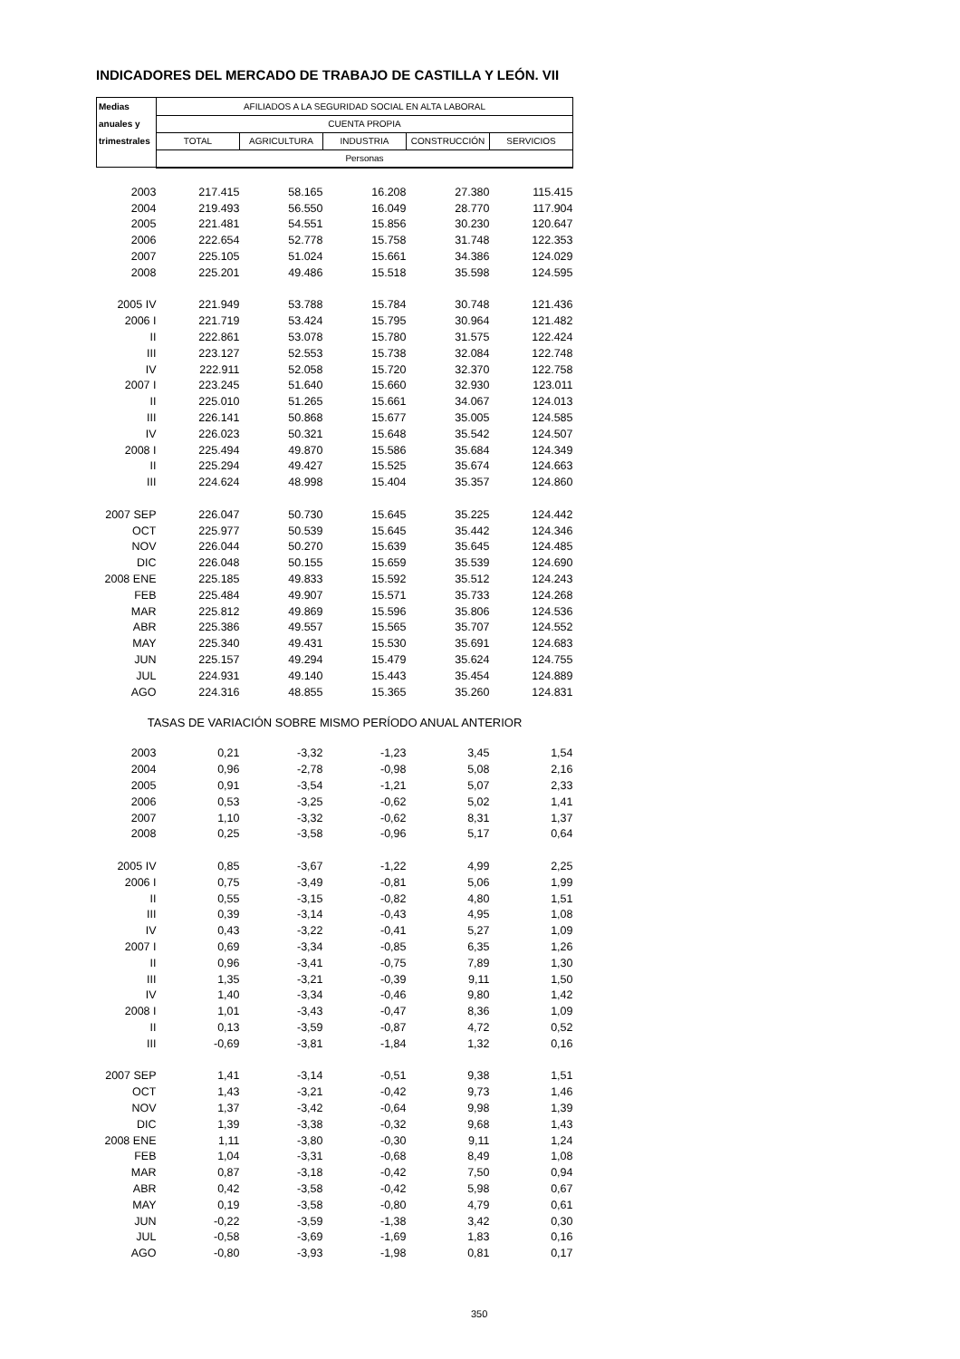INDICADORES DEL MERCADO DE TRABAJO DE CASTILLA Y LEÓN. VII
| Medias | AFILIADOS A LA SEGURIDAD SOCIAL EN ALTA LABORAL | | | | |
| anuales y | CUENTA PROPIA | | | | |
| trimestrales | TOTAL | AGRICULTURA | INDUSTRIA | CONSTRUCCIÓN | SERVICIOS |
| | Personas | | | | |
| 2003 | 217.415 | 58.165 | 16.208 | 27.380 | 115.415 |
| 2004 | 219.493 | 56.550 | 16.049 | 28.770 | 117.904 |
| 2005 | 221.481 | 54.551 | 15.856 | 30.230 | 120.647 |
| 2006 | 222.654 | 52.778 | 15.758 | 31.748 | 122.353 |
| 2007 | 225.105 | 51.024 | 15.661 | 34.386 | 124.029 |
| 2008 | 225.201 | 49.486 | 15.518 | 35.598 | 124.595 |
| 2005 IV | 221.949 | 53.788 | 15.784 | 30.748 | 121.436 |
| 2006 I | 221.719 | 53.424 | 15.795 | 30.964 | 121.482 |
| II | 222.861 | 53.078 | 15.780 | 31.575 | 122.424 |
| III | 223.127 | 52.553 | 15.738 | 32.084 | 122.748 |
| IV | 222.911 | 52.058 | 15.720 | 32.370 | 122.758 |
| 2007 I | 223.245 | 51.640 | 15.660 | 32.930 | 123.011 |
| II | 225.010 | 51.265 | 15.661 | 34.067 | 124.013 |
| III | 226.141 | 50.868 | 15.677 | 35.005 | 124.585 |
| IV | 226.023 | 50.321 | 15.648 | 35.542 | 124.507 |
| 2008 I | 225.494 | 49.870 | 15.586 | 35.684 | 124.349 |
| II | 225.294 | 49.427 | 15.525 | 35.674 | 124.663 |
| III | 224.624 | 48.998 | 15.404 | 35.357 | 124.860 |
| 2007 SEP | 226.047 | 50.730 | 15.645 | 35.225 | 124.442 |
| OCT | 225.977 | 50.539 | 15.645 | 35.442 | 124.346 |
| NOV | 226.044 | 50.270 | 15.639 | 35.645 | 124.485 |
| DIC | 226.048 | 50.155 | 15.659 | 35.539 | 124.690 |
| 2008 ENE | 225.185 | 49.833 | 15.592 | 35.512 | 124.243 |
| FEB | 225.484 | 49.907 | 15.571 | 35.733 | 124.268 |
| MAR | 225.812 | 49.869 | 15.596 | 35.806 | 124.536 |
| ABR | 225.386 | 49.557 | 15.565 | 35.707 | 124.552 |
| MAY | 225.340 | 49.431 | 15.530 | 35.691 | 124.683 |
| JUN | 225.157 | 49.294 | 15.479 | 35.624 | 124.755 |
| JUL | 224.931 | 49.140 | 15.443 | 35.454 | 124.889 |
| AGO | 224.316 | 48.855 | 15.365 | 35.260 | 124.831 |
| TASAS DE VARIACIÓN SOBRE MISMO PERÍODO ANUAL ANTERIOR | | | | | |
| 2003 | 0,21 | -3,32 | -1,23 | 3,45 | 1,54 |
| 2004 | 0,96 | -2,78 | -0,98 | 5,08 | 2,16 |
| 2005 | 0,91 | -3,54 | -1,21 | 5,07 | 2,33 |
| 2006 | 0,53 | -3,25 | -0,62 | 5,02 | 1,41 |
| 2007 | 1,10 | -3,32 | -0,62 | 8,31 | 1,37 |
| 2008 | 0,25 | -3,58 | -0,96 | 5,17 | 0,64 |
| 2005 IV | 0,85 | -3,67 | -1,22 | 4,99 | 2,25 |
| 2006 I | 0,75 | -3,49 | -0,81 | 5,06 | 1,99 |
| II | 0,55 | -3,15 | -0,82 | 4,80 | 1,51 |
| III | 0,39 | -3,14 | -0,43 | 4,95 | 1,08 |
| IV | 0,43 | -3,22 | -0,41 | 5,27 | 1,09 |
| 2007 I | 0,69 | -3,34 | -0,85 | 6,35 | 1,26 |
| II | 0,96 | -3,41 | -0,75 | 7,89 | 1,30 |
| III | 1,35 | -3,21 | -0,39 | 9,11 | 1,50 |
| IV | 1,40 | -3,34 | -0,46 | 9,80 | 1,42 |
| 2008 I | 1,01 | -3,43 | -0,47 | 8,36 | 1,09 |
| II | 0,13 | -3,59 | -0,87 | 4,72 | 0,52 |
| III | -0,69 | -3,81 | -1,84 | 1,32 | 0,16 |
| 2007 SEP | 1,41 | -3,14 | -0,51 | 9,38 | 1,51 |
| OCT | 1,43 | -3,21 | -0,42 | 9,73 | 1,46 |
| NOV | 1,37 | -3,42 | -0,64 | 9,98 | 1,39 |
| DIC | 1,39 | -3,38 | -0,32 | 9,68 | 1,43 |
| 2008 ENE | 1,11 | -3,80 | -0,30 | 9,11 | 1,24 |
| FEB | 1,04 | -3,31 | -0,68 | 8,49 | 1,08 |
| MAR | 0,87 | -3,18 | -0,42 | 7,50 | 0,94 |
| ABR | 0,42 | -3,58 | -0,42 | 5,98 | 0,67 |
| MAY | 0,19 | -3,58 | -0,80 | 4,79 | 0,61 |
| JUN | -0,22 | -3,59 | -1,38 | 3,42 | 0,30 |
| JUL | -0,58 | -3,69 | -1,69 | 1,83 | 0,16 |
| AGO | -0,80 | -3,93 | -1,98 | 0,81 | 0,17 |
350